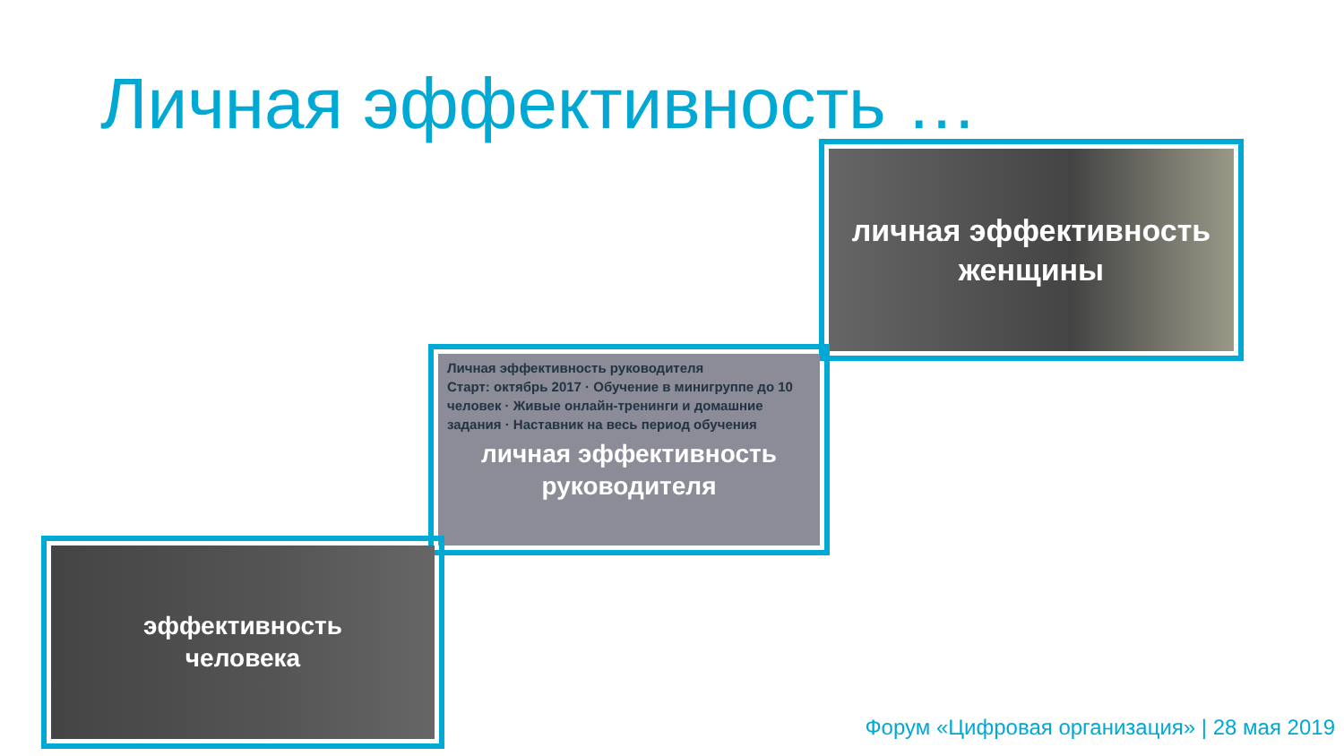Личная эффективность …
личная эффективность
женщины
Личная эффективность руководителя
Старт: октябрь 2017 · Обучение в минигруппе до 10 человек · Живые онлайн-тренинги и домашние задания · Наставник на весь период обучения
личная эффективность
руководителя
эффективность
человека
Форум «Цифровая организация» | 28 мая 2019